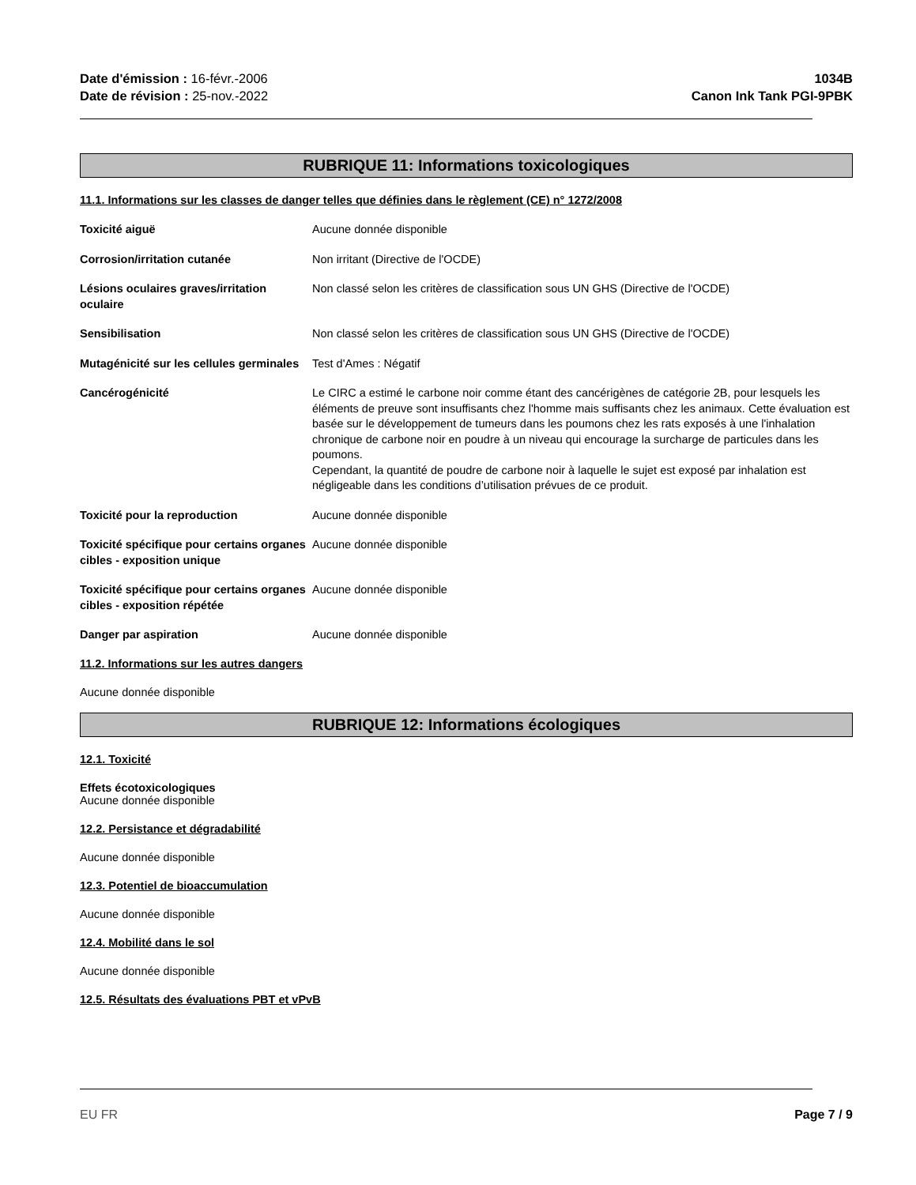Date d'émission : 16-févr.-2006
Date de révision : 25-nov.-2022
1034B
Canon Ink Tank PGI-9PBK
RUBRIQUE 11: Informations toxicologiques
11.1. Informations sur les classes de danger telles que définies dans le règlement (CE) n° 1272/2008
Toxicité aiguë Aucune donnée disponible
Corrosion/irritation cutanée Non irritant (Directive de l'OCDE)
Lésions oculaires graves/irritation oculaire
Non classé selon les critères de classification sous UN GHS (Directive de l'OCDE)
Sensibilisation Non classé selon les critères de classification sous UN GHS (Directive de l'OCDE)
Mutagénicité sur les cellules germinales
Test d'Ames : Négatif
Cancérogénicité Le CIRC a estimé le carbone noir comme étant des cancérigènes de catégorie 2B, pour lesquels les éléments de preuve sont insuffisants chez l'homme mais suffisants chez les animaux. Cette évaluation est basée sur le développement de tumeurs dans les poumons chez les rats exposés à une l'inhalation chronique de carbone noir en poudre à un niveau qui encourage la surcharge de particules dans les poumons.
Cependant, la quantité de poudre de carbone noir à laquelle le sujet est exposé par inhalation est négligeable dans les conditions d’utilisation prévues de ce produit.
Toxicité pour la reproduction Aucune donnée disponible
Toxicité spécifique pour certains organes cibles - exposition unique
Aucune donnée disponible
Toxicité spécifique pour certains organes cibles - exposition répétée
Aucune donnée disponible
Danger par aspiration Aucune donnée disponible
11.2. Informations sur les autres dangers
Aucune donnée disponible
RUBRIQUE 12: Informations écologiques
12.1. Toxicité
Effets écotoxicologiques
Aucune donnée disponible
12.2. Persistance et dégradabilité
Aucune donnée disponible
12.3. Potentiel de bioaccumulation
Aucune donnée disponible
12.4. Mobilité dans le sol
Aucune donnée disponible
12.5. Résultats des évaluations PBT et vPvB
EU FR Page 7 / 9